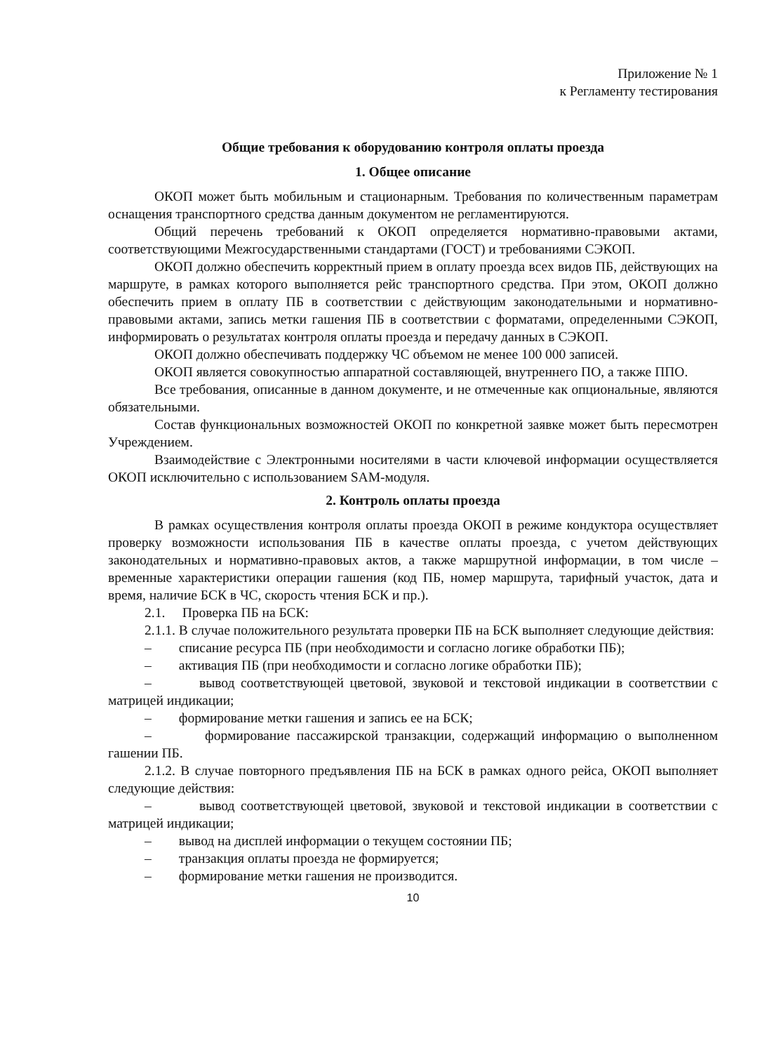Приложение № 1
к Регламенту тестирования
Общие требования к оборудованию контроля оплаты проезда
1. Общее описание
ОКОП может быть мобильным и стационарным. Требования по количественным параметрам оснащения транспортного средства данным документом не регламентируются.
Общий перечень требований к ОКОП определяется нормативно-правовыми актами, соответствующими Межгосударственными стандартами (ГОСТ) и требованиями СЭКОП.
ОКОП должно обеспечить корректный прием в оплату проезда всех видов ПБ, действующих на маршруте, в рамках которого выполняется рейс транспортного средства. При этом, ОКОП должно обеспечить прием в оплату ПБ в соответствии с действующим законодательными и нормативно-правовыми актами, запись метки гашения ПБ в соответствии с форматами, определенными СЭКОП, информировать о результатах контроля оплаты проезда и передачу данных в СЭКОП.
ОКОП должно обеспечивать поддержку ЧС объемом не менее 100 000 записей.
ОКОП является совокупностью аппаратной составляющей, внутреннего ПО, а также ППО.
Все требования, описанные в данном документе, и не отмеченные как опциональные, являются обязательными.
Состав функциональных возможностей ОКОП по конкретной заявке может быть пересмотрен Учреждением.
Взаимодействие с Электронными носителями в части ключевой информации осуществляется ОКОП исключительно с использованием SAM-модуля.
2. Контроль оплаты проезда
В рамках осуществления контроля оплаты проезда ОКОП в режиме кондуктора осуществляет проверку возможности использования ПБ в качестве оплаты проезда, с учетом действующих законодательных и нормативно-правовых актов, а также маршрутной информации, в том числе – временные характеристики операции гашения (код ПБ, номер маршрута, тарифный участок, дата и время, наличие БСК в ЧС, скорость чтения БСК и пр.).
2.1. Проверка ПБ на БСК:
2.1.1. В случае положительного результата проверки ПБ на БСК выполняет следующие действия:
– списание ресурса ПБ (при необходимости и согласно логике обработки ПБ);
– активация ПБ (при необходимости и согласно логике обработки ПБ);
– вывод соответствующей цветовой, звуковой и текстовой индикации в соответствии с матрицей индикации;
– формирование метки гашения и запись ее на БСК;
– формирование пассажирской транзакции, содержащий информацию о выполненном гашении ПБ.
2.1.2. В случае повторного предъявления ПБ на БСК в рамках одного рейса, ОКОП выполняет следующие действия:
– вывод соответствующей цветовой, звуковой и текстовой индикации в соответствии с матрицей индикации;
– вывод на дисплей информации о текущем состоянии ПБ;
– транзакция оплаты проезда не формируется;
– формирование метки гашения не производится.
10